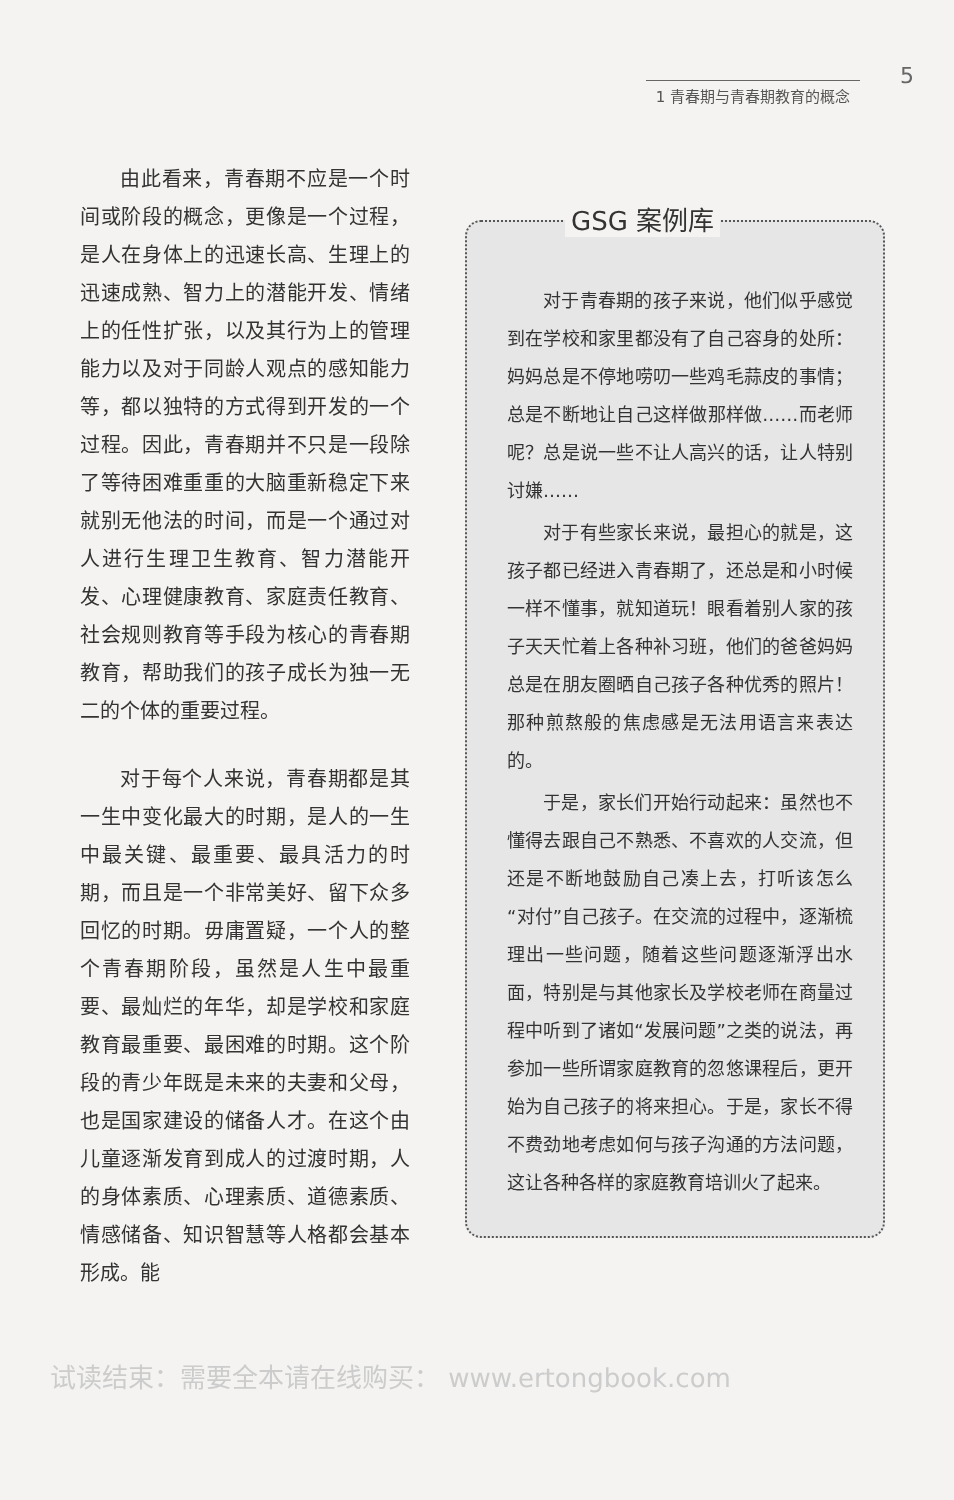1 青春期与青春期教育的概念 5
由此看来，青春期不应是一个时间或阶段的概念，更像是一个过程，是人在身体上的迅速长高、生理上的迅速成熟、智力上的潜能开发、情绪上的任性扩张，以及其行为上的管理能力以及对于同龄人观点的感知能力等，都以独特的方式得到开发的一个过程。因此，青春期并不只是一段除了等待困难重重的大脑重新稳定下来就别无他法的时间，而是一个通过对人进行生理卫生教育、智力潜能开发、心理健康教育、家庭责任教育、社会规则教育等手段为核心的青春期教育，帮助我们的孩子成长为独一无二的个体的重要过程。
对于每个人来说，青春期都是其一生中变化最大的时期，是人的一生中最关键、最重要、最具活力的时期，而且是一个非常美好、留下众多回忆的时期。毋庸置疑，一个人的整个青春期阶段，虽然是人生中最重要、最灿烂的年华，却是学校和家庭教育最重要、最困难的时期。这个阶段的青少年既是未来的夫妻和父母，也是国家建设的储备人才。在这个由儿童逐渐发育到成人的过渡时期，人的身体素质、心理素质、道德素质、情感储备、知识智慧等人格都会基本形成。能
GSG 案例库
对于青春期的孩子来说，他们似乎感觉到在学校和家里都没有了自己容身的处所：妈妈总是不停地唠叨一些鸡毛蒜皮的事情；总是不断地让自己这样做那样做……而老师呢？总是说一些不让人高兴的话，让人特别讨嫌……
对于有些家长来说，最担心的就是，这孩子都已经进入青春期了，还总是和小时候一样不懂事，就知道玩！眼看着别人家的孩子天天忙着上各种补习班，他们的爸爸妈妈总是在朋友圈晒自己孩子各种优秀的照片！那种煎熬般的焦虑感是无法用语言来表达的。
于是，家长们开始行动起来：虽然也不懂得去跟自己不熟悉、不喜欢的人交流，但还是不断地鼓励自己凑上去，打听该怎么“对付”自己孩子。在交流的过程中，逐渐梳理出一些问题，随着这些问题逐渐浮出水面，特别是与其他家长及学校老师在商量过程中听到了诸如“发展问题”之类的说法，再参加一些所谓家庭教育的忽悠课程后，更开始为自己孩子的将来担心。于是，家长不得不费劲地考虑如何与孩子沟通的方法问题，这让各种各样的家庭教育培训火了起来。
试读结束：需要全本请在线购买： www.ertongbook.com